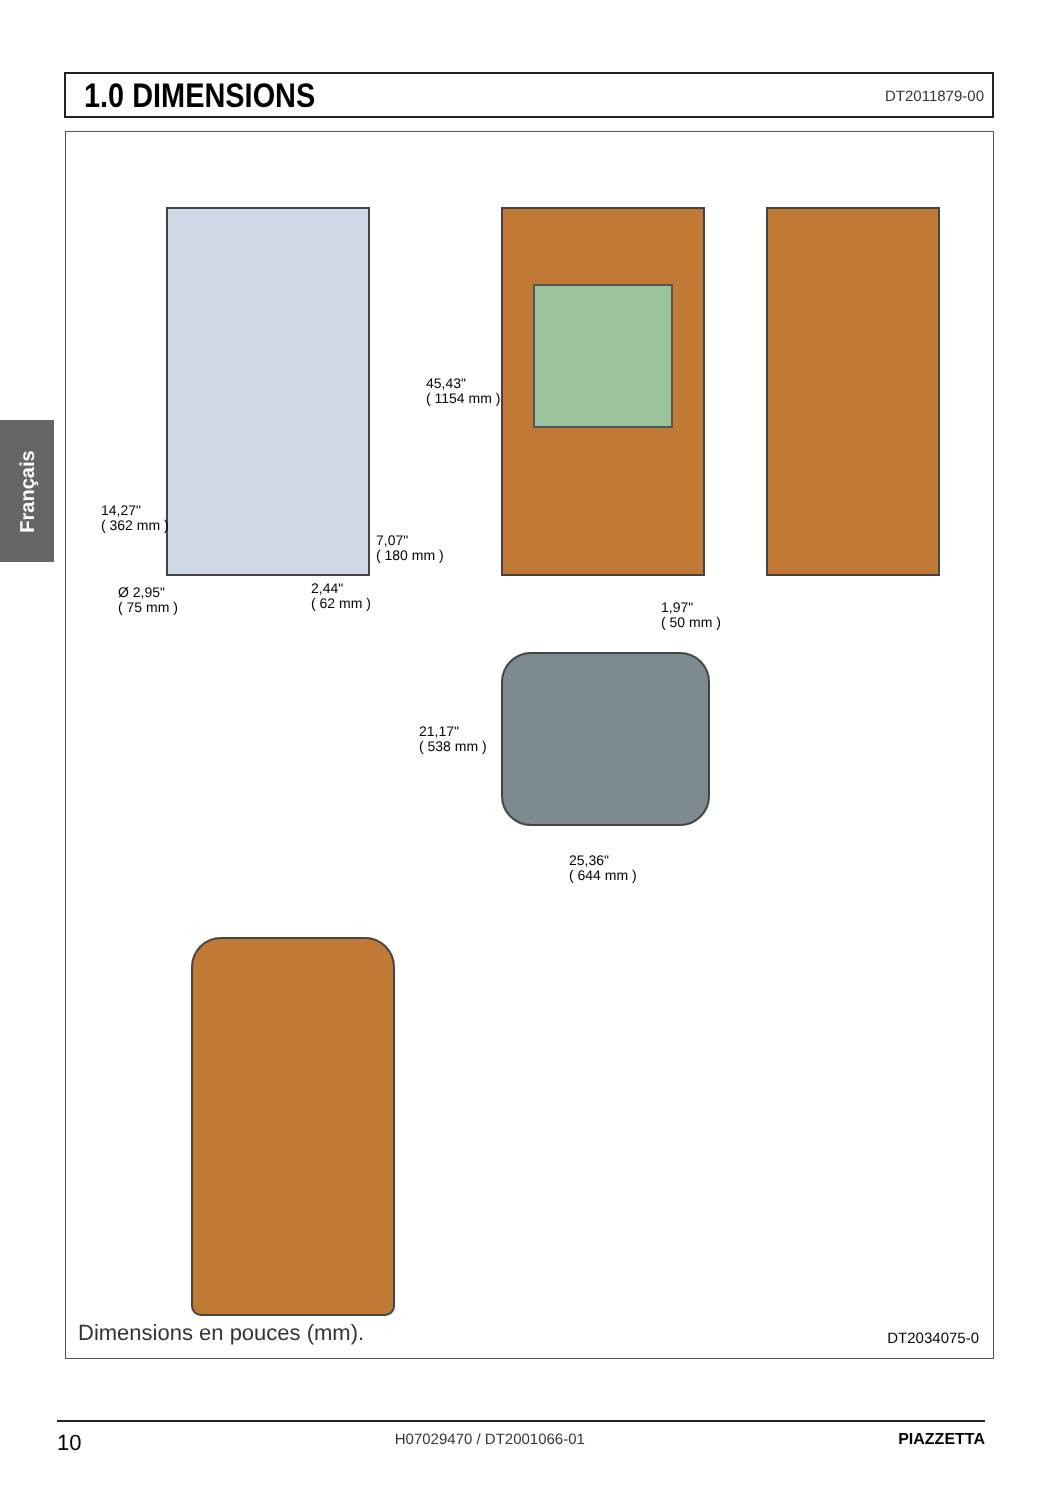1.0 DIMENSIONS
DT2011879-00
Français
45,43"
( 1154 mm )
14,27"
( 362 mm )
7,07"
( 180 mm )
Ø 2,95"
( 75 mm )
2,44"
( 62 mm )
1,97"
( 50 mm )
21,17"
( 538 mm )
25,36"
( 644 mm )
Dimensions en pouces (mm). DT2034075-0
10 H07029470 / DT2001066-01 PIAZZETTA